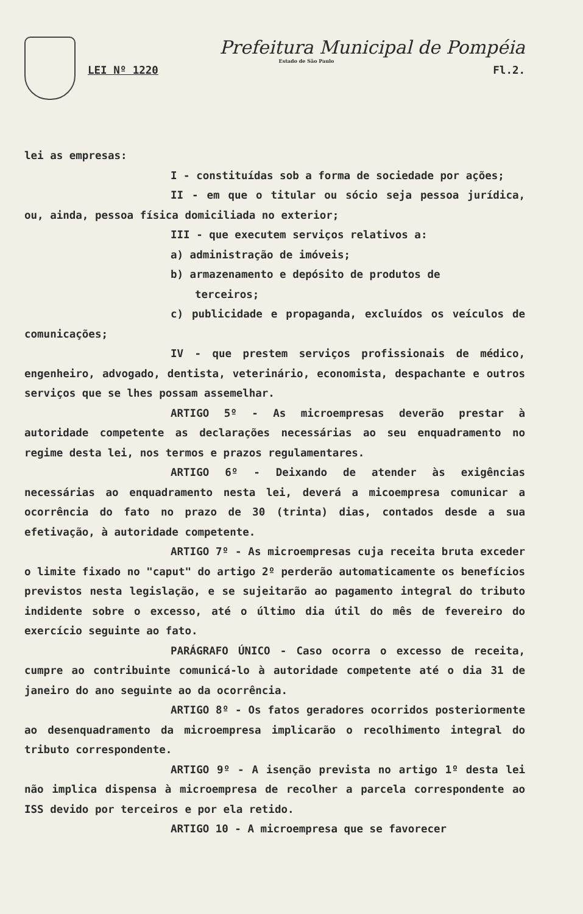Prefeitura Municipal de Pompéia
Estado de São Paulo
LEI Nº 1220 Fl.2.
lei as empresas:
I - constituídas sob a forma de sociedade por ações;
II - em que o titular ou sócio seja pessoa jurídica, ou, ainda, pessoa física domiciliada no exterior;
III - que executem serviços relativos a:
a) administração de imóveis;
b) armazenamento e depósito de produtos de
terceiros;
c) publicidade e propaganda, excluídos os veículos de comunicações;
IV - que prestem serviços profissionais de médico, engenheiro, advogado, dentista, veterinário, economista, despachante e outros serviços que se lhes possam assemelhar.
ARTIGO 5º - As microempresas deverão prestar à autoridade competente as declarações necessárias ao seu enquadramento no regime desta lei, nos termos e prazos regulamentares.
ARTIGO 6º - Deixando de atender às exigências necessárias ao enquadramento nesta lei, deverá a micoempresa comunicar a ocorrência do fato no prazo de 30 (trinta) dias, contados desde a sua efetivação, à autoridade competente.
ARTIGO 7º - As microempresas cuja receita bruta exceder o limite fixado no "caput" do artigo 2º perderão automaticamente os benefícios previstos nesta legislação, e se sujeitarão ao pagamento integral do tributo indidente sobre o excesso, até o último dia útil do mês de fevereiro do exercício seguinte ao fato.
PARÁGRAFO ÚNICO - Caso ocorra o excesso de receita, cumpre ao contribuinte comunicá-lo à autoridade competente até o dia 31 de janeiro do ano seguinte ao da ocorrência.
ARTIGO 8º - Os fatos geradores ocorridos posteriormente ao desenquadramento da microempresa implicarão o recolhimento integral do tributo correspondente.
ARTIGO 9º - A isenção prevista no artigo 1º desta lei não implica dispensa à microempresa de recolher a parcela correspondente ao ISS devido por terceiros e por ela retido.
ARTIGO 10 - A microempresa que se favorecer